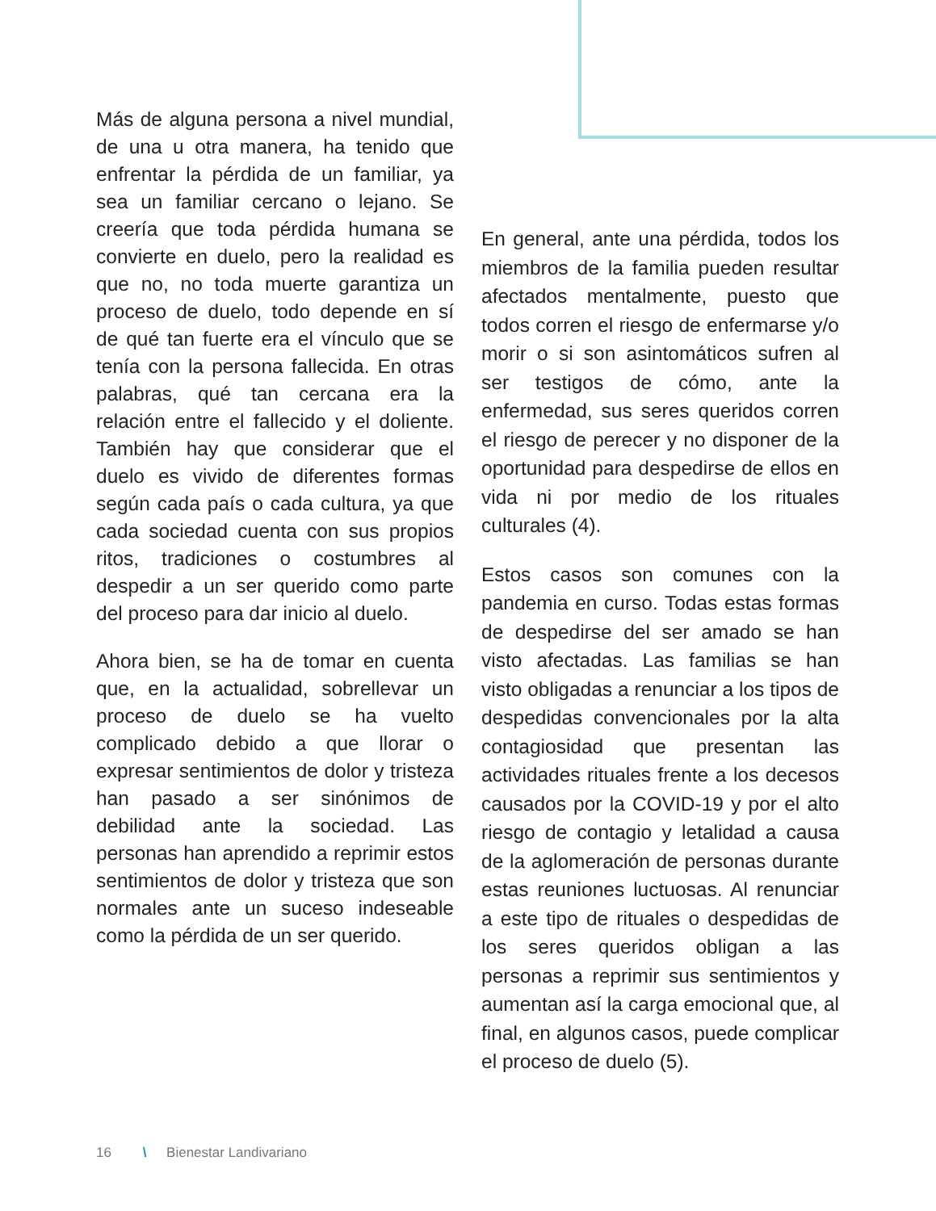Más de alguna persona a nivel mundial, de una u otra manera, ha tenido que enfrentar la pérdida de un familiar, ya sea un familiar cercano o lejano. Se creería que toda pérdida humana se convierte en duelo, pero la realidad es que no, no toda muerte garantiza un proceso de duelo, todo depende en sí de qué tan fuerte era el vínculo que se tenía con la persona fallecida. En otras palabras, qué tan cercana era la relación entre el fallecido y el doliente. También hay que considerar que el duelo es vivido de diferentes formas según cada país o cada cultura, ya que cada sociedad cuenta con sus propios ritos, tradiciones o costumbres al despedir a un ser querido como parte del proceso para dar inicio al duelo.
Ahora bien, se ha de tomar en cuenta que, en la actualidad, sobrellevar un proceso de duelo se ha vuelto complicado debido a que llorar o expresar sentimientos de dolor y tristeza han pasado a ser sinónimos de debilidad ante la sociedad. Las personas han aprendido a reprimir estos sentimientos de dolor y tristeza que son normales ante un suceso indeseable como la pérdida de un ser querido.
En general, ante una pérdida, todos los miembros de la familia pueden resultar afectados mentalmente, puesto que todos corren el riesgo de enfermarse y/o morir o si son asintomáticos sufren al ser testigos de cómo, ante la enfermedad, sus seres queridos corren el riesgo de perecer y no disponer de la oportunidad para despedirse de ellos en vida ni por medio de los rituales culturales (4).
Estos casos son comunes con la pandemia en curso. Todas estas formas de despedirse del ser amado se han visto afectadas. Las familias se han visto obligadas a renunciar a los tipos de despedidas convencionales por la alta contagiosidad que presentan las actividades rituales frente a los decesos causados por la COVID-19 y por el alto riesgo de contagio y letalidad a causa de la aglomeración de personas durante estas reuniones luctuosas. Al renunciar a este tipo de rituales o despedidas de los seres queridos obligan a las personas a reprimir sus sentimientos y aumentan así la carga emocional que, al final, en algunos casos, puede complicar el proceso de duelo (5).
16 \ Bienestar Landivariano